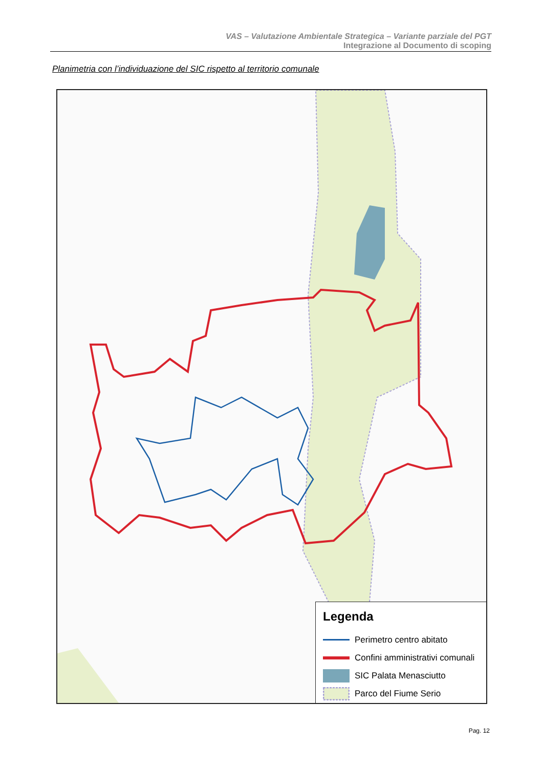VAS – Valutazione Ambientale Strategica – Variante parziale del PGT
Integrazione al Documento di scoping
Planimetria con l’individuazione del SIC rispetto al territorio comunale
Legenda
Perimetro centro abitato
Confini amministrativi comunali
SIC Palata Menasciutto
Parco del Fiume Serio
Pag. 12